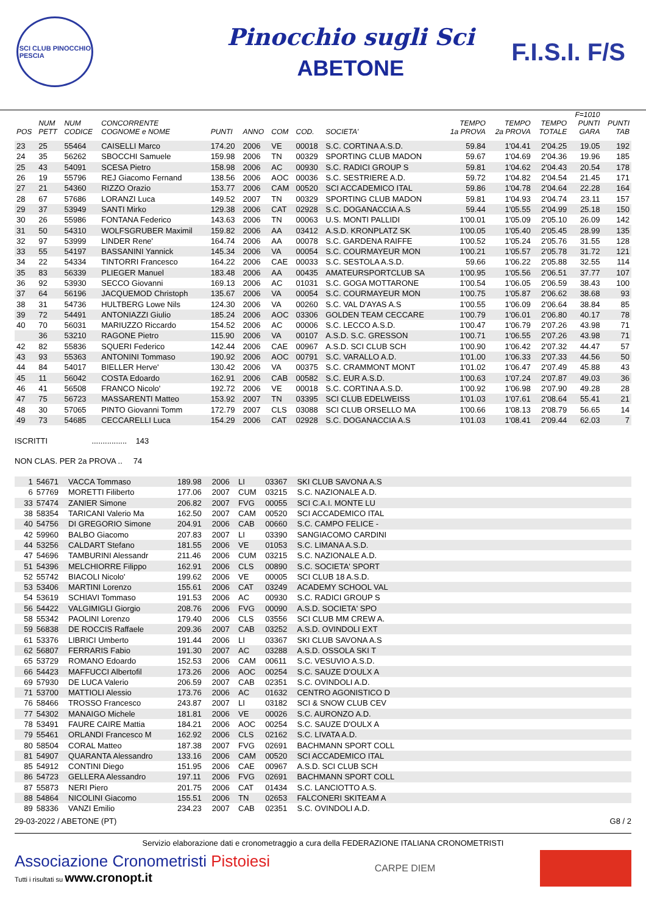SCI CLUB PINOCCHIO
PESCIA
Pinocchio sugli Sci
ABETONE
F.I.S.I. F/S
| POS | NUM PETT | NUM CODICE | CONCORRENTE COGNOME e NOME | PUNTI | ANNO | COM | COD. | SOCIETA' | TEMPO 1a PROVA | TEMPO 2a PROVA | TEMPO TOTALE | F=1010 PUNTI GARA | PUNTI TAB |
| --- | --- | --- | --- | --- | --- | --- | --- | --- | --- | --- | --- | --- | --- |
| 23 | 25 | 55464 | CAISELLI Marco | 174.20 | 2006 | VE | 00018 | S.C. CORTINA A.S.D. | 59.84 | 1'04.41 | 2'04.25 | 19.05 | 192 |
| 24 | 35 | 56262 | SBOCCHI Samuele | 159.98 | 2006 | TN | 00329 | SPORTING CLUB MADON | 59.67 | 1'04.69 | 2'04.36 | 19.96 | 185 |
| 25 | 43 | 54091 | SCESA Pietro | 158.98 | 2006 | AC | 00930 | S.C. RADICI GROUP S | 59.81 | 1'04.62 | 2'04.43 | 20.54 | 178 |
| 26 | 19 | 55796 | REJ Giacomo Fernand | 138.56 | 2006 | AOC | 00036 | S.C. SESTRIERE A.D. | 59.72 | 1'04.82 | 2'04.54 | 21.45 | 171 |
| 27 | 21 | 54360 | RIZZO Orazio | 153.77 | 2006 | CAM | 00520 | SCI ACCADEMICO ITAL | 59.86 | 1'04.78 | 2'04.64 | 22.28 | 164 |
| 28 | 67 | 57686 | LORANZI Luca | 149.52 | 2007 | TN | 00329 | SPORTING CLUB MADON | 59.81 | 1'04.93 | 2'04.74 | 23.11 | 157 |
| 29 | 37 | 53949 | SANTI Mirko | 129.38 | 2006 | CAT | 02928 | S.C. DOGANACCIA A.S | 59.44 | 1'05.55 | 2'04.99 | 25.18 | 150 |
| 30 | 26 | 55986 | FONTANA Federico | 143.63 | 2006 | TN | 00063 | U.S. MONTI PALLIDI | 1'00.01 | 1'05.09 | 2'05.10 | 26.09 | 142 |
| 31 | 50 | 54310 | WOLFSGRUBER Maximil | 159.82 | 2006 | AA | 03412 | A.S.D. KRONPLATZ SK | 1'00.05 | 1'05.40 | 2'05.45 | 28.99 | 135 |
| 32 | 97 | 53999 | LINDER Rene' | 164.74 | 2006 | AA | 00078 | S.C. GARDENA RAIFFE | 1'00.52 | 1'05.24 | 2'05.76 | 31.55 | 128 |
| 33 | 55 | 54197 | BASSANINI Yannick | 145.34 | 2006 | VA | 00054 | S.C. COURMAYEUR MON | 1'00.21 | 1'05.57 | 2'05.78 | 31.72 | 121 |
| 34 | 22 | 54334 | TINTORRI Francesco | 164.22 | 2006 | CAE | 00033 | S.C. SESTOLA A.S.D. | 59.66 | 1'06.22 | 2'05.88 | 32.55 | 114 |
| 35 | 83 | 56339 | PLIEGER Manuel | 183.48 | 2006 | AA | 00435 | AMATEURSPORTCLUB SA | 1'00.95 | 1'05.56 | 2'06.51 | 37.77 | 107 |
| 36 | 92 | 53930 | SECCO Giovanni | 169.13 | 2006 | AC | 01031 | S.C. GOGA MOTTARONE | 1'00.54 | 1'06.05 | 2'06.59 | 38.43 | 100 |
| 37 | 64 | 56196 | JACQUEMOD Christoph | 135.67 | 2006 | VA | 00054 | S.C. COURMAYEUR MON | 1'00.75 | 1'05.87 | 2'06.62 | 38.68 | 93 |
| 38 | 31 | 54736 | HULTBERG Lowe Nils | 124.30 | 2006 | VA | 00260 | S.C. VAL D'AYAS A.S | 1'00.55 | 1'06.09 | 2'06.64 | 38.84 | 85 |
| 39 | 72 | 54491 | ANTONIAZZI Giulio | 185.24 | 2006 | AOC | 03306 | GOLDEN TEAM CECCARE | 1'00.79 | 1'06.01 | 2'06.80 | 40.17 | 78 |
| 40 | 70 | 56031 | MARIUZZO Riccardo | 154.52 | 2006 | AC | 00006 | S.C. LECCO A.S.D. | 1'00.47 | 1'06.79 | 2'07.26 | 43.98 | 71 |
| | 36 | 53210 | RAGONE Pietro | 115.90 | 2006 | VA | 00107 | A.S.D. S.C. GRESSON | 1'00.71 | 1'06.55 | 2'07.26 | 43.98 | 71 |
| 42 | 82 | 55836 | SQUERI Federico | 142.44 | 2006 | CAE | 00967 | A.S.D. SCI CLUB SCH | 1'00.90 | 1'06.42 | 2'07.32 | 44.47 | 57 |
| 43 | 93 | 55363 | ANTONINI Tommaso | 190.92 | 2006 | AOC | 00791 | S.C. VARALLO A.D. | 1'01.00 | 1'06.33 | 2'07.33 | 44.56 | 50 |
| 44 | 84 | 54017 | BIELLER Herve' | 130.42 | 2006 | VA | 00375 | S.C. CRAMMONT MONT | 1'01.02 | 1'06.47 | 2'07.49 | 45.88 | 43 |
| 45 | 11 | 56042 | COSTA Edoardo | 162.91 | 2006 | CAB | 00582 | S.C. EUR A.S.D. | 1'00.63 | 1'07.24 | 2'07.87 | 49.03 | 36 |
| 46 | 41 | 56508 | FRANCO Nicolo' | 192.72 | 2006 | VE | 00018 | S.C. CORTINA A.S.D. | 1'00.92 | 1'06.98 | 2'07.90 | 49.28 | 28 |
| 47 | 75 | 56723 | MASSARENTI Matteo | 153.92 | 2007 | TN | 03395 | SCI CLUB EDELWEISS | 1'01.03 | 1'07.61 | 2'08.64 | 55.41 | 21 |
| 48 | 30 | 57065 | PINTO Giovanni Tomm | 172.79 | 2007 | CLS | 03088 | SCI CLUB ORSELLO MA | 1'00.66 | 1'08.13 | 2'08.79 | 56.65 | 14 |
| 49 | 73 | 54685 | CECCARELLI Luca | 154.29 | 2006 | CAT | 02928 | S.C. DOGANACCIA A.S | 1'01.03 | 1'08.41 | 2'09.44 | 62.03 | 7 |
ISCRITTI ................ 143
NON CLAS. PER 2a PROVA .. 74
| | 1 | 54671 | VACCA Tommaso | 189.98 | 2006 | LI | 03367 | SKI CLUB SAVONA A.S | |
| | 6 | 57769 | MORETTI Filiberto | 177.06 | 2007 | CUM | 03215 | S.C. NAZIONALE A.D. | |
| | 33 | 57474 | ZANIER Simone | 206.82 | 2007 | FVG | 00055 | SCI C.A.I. MONTE LU | |
| | 38 | 58354 | TARICANI Valerio Ma | 162.50 | 2007 | CAM | 00520 | SCI ACCADEMICO ITAL | |
| | 40 | 54756 | DI GREGORIO Simone | 204.91 | 2006 | CAB | 00660 | S.C. CAMPO FELICE - | |
| | 42 | 59960 | BALBO Giacomo | 207.83 | 2007 | LI | 03390 | SANGIACOMO CARDINI | |
| | 44 | 53256 | CALDART Stefano | 181.55 | 2006 | VE | 01053 | S.C. LIMANA A.S.D. | |
| | 47 | 54696 | TAMBURINI Alessandr | 211.46 | 2006 | CUM | 03215 | S.C. NAZIONALE A.D. | |
| | 51 | 54396 | MELCHIORRE Filippo | 162.91 | 2006 | CLS | 00890 | S.C. SOCIETA' SPORT | |
| | 52 | 55742 | BIACOLI Nicolo' | 199.62 | 2006 | VE | 00005 | SCI CLUB 18 A.S.D. | |
| | 53 | 53406 | MARTINI Lorenzo | 155.61 | 2006 | CAT | 03249 | ACADEMY SCHOOL VAL | |
| | 54 | 53619 | SCHIAVI Tommaso | 191.53 | 2006 | AC | 00930 | S.C. RADICI GROUP S | |
| | 56 | 54422 | VALGIMIGLI Giorgio | 208.76 | 2006 | FVG | 00090 | A.S.D. SOCIETA' SPO | |
| | 58 | 55342 | PAOLINI Lorenzo | 179.40 | 2006 | CLS | 03556 | SCI CLUB MM CREW A. | |
| | 59 | 56838 | DE ROCCIS Raffaele | 209.36 | 2007 | CAB | 03252 | A.S.D. OVINDOLI EXT | |
| | 61 | 53376 | LIBRICI Umberto | 191.44 | 2006 | LI | 03367 | SKI CLUB SAVONA A.S | |
| | 62 | 56807 | FERRARIS Fabio | 191.30 | 2007 | AC | 03288 | A.S.D. OSSOLA SKI T | |
| | 65 | 53729 | ROMANO Edoardo | 152.53 | 2006 | CAM | 00611 | S.C. VESUVIO A.S.D. | |
| | 66 | 54423 | MAFFUCCI Albertofil | 173.26 | 2006 | AOC | 00254 | S.C. SAUZE D'OULX A | |
| | 69 | 57930 | DE LUCA Valerio | 206.59 | 2007 | CAB | 02351 | S.C. OVINDOLI A.D. | |
| | 71 | 53700 | MATTIOLI Alessio | 173.76 | 2006 | AC | 01632 | CENTRO AGONISTICO D | |
| | 76 | 58466 | TROSSO Francesco | 243.87 | 2007 | LI | 03182 | SCI & SNOW CLUB CEV | |
| | 77 | 54302 | MANAIGO Michele | 181.81 | 2006 | VE | 00026 | S.C. AURONZO A.D. | |
| | 78 | 53491 | FAURE CAIRE Mattia | 184.21 | 2006 | AOC | 00254 | S.C. SAUZE D'OULX A | |
| | 79 | 55461 | ORLANDI Francesco M | 162.92 | 2006 | CLS | 02162 | S.C. LIVATA A.D. | |
| | 80 | 58504 | CORAL Matteo | 187.38 | 2007 | FVG | 02691 | BACHMANN SPORT COLL | |
| | 81 | 54907 | QUARANTA Alessandro | 133.16 | 2006 | CAM | 00520 | SCI ACCADEMICO ITAL | |
| | 85 | 54912 | CONTINI Diego | 151.95 | 2006 | CAE | 00967 | A.S.D. SCI CLUB SCH | |
| | 86 | 54723 | GELLERA Alessandro | 197.11 | 2006 | FVG | 02691 | BACHMANN SPORT COLL | |
| | 87 | 55873 | NERI Piero | 201.75 | 2006 | CAT | 01434 | S.C. LANCIOTTO A.S. | |
| | 88 | 54864 | NICOLINI Giacomo | 155.51 | 2006 | TN | 02653 | FALCONERI SKITEAM A | |
| | 89 | 58336 | VANZI Emilio | 234.23 | 2007 | CAB | 02351 | S.C. OVINDOLI A.D. | |
29-03-2022 / ABETONE (PT) G8 / 2
Servizio elaborazione dati e cronometraggio a cura della FEDERAZIONE ITALIANA CRONOMETRISTI
Associazione Cronometristi Pistoiesi
Tutti i risultati su www.cronopt.it
CARPE DIEM